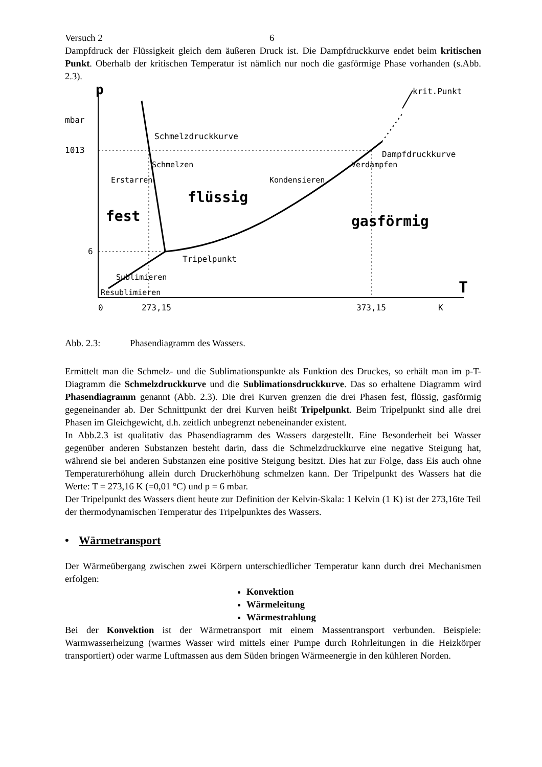Versuch 2 6
Dampfdruck der Flüssigkeit gleich dem äußeren Druck ist. Die Dampfdruckkurve endet beim kritischen Punkt. Oberhalb der kritischen Temperatur ist nämlich nur noch die gasförmige Phase vorhanden (s.Abb. 2.3).
p
krit.Punkt
mbar
Schmelzdruckkurve
Dampfdruckkurve
1013
Schmelzen
Verdampfen
Erstarren
Kondensieren
flüssig
fest
gasförmig
6
Tripelpunkt
Sublimieren
Resublimieren
T
0
273,15
373,15
K
Abb. 2.3: Phasendiagramm des Wassers.
Ermittelt man die Schmelz- und die Sublimationspunkte als Funktion des Druckes, so erhält man im p-T-Diagramm die Schmelzdruckkurve und die Sublimationsdruckkurve. Das so erhaltene Diagramm wird Phasendiagramm genannt (Abb. 2.3). Die drei Kurven grenzen die drei Phasen fest, flüssig, gasförmig gegeneinander ab. Der Schnittpunkt der drei Kurven heißt Tripelpunkt. Beim Tripelpunkt sind alle drei Phasen im Gleichgewicht, d.h. zeitlich unbegrenzt nebeneinander existent.
In Abb.2.3 ist qualitativ das Phasendiagramm des Wassers dargestellt. Eine Besonderheit bei Wasser gegenüber anderen Substanzen besteht darin, dass die Schmelzdruckkurve eine negative Steigung hat, während sie bei anderen Substanzen eine positive Steigung besitzt. Dies hat zur Folge, dass Eis auch ohne Temperaturerhöhung allein durch Druckerhöhung schmelzen kann. Der Tripelpunkt des Wassers hat die Werte: T = 273,16 K (=0,01 °C) und p = 6 mbar.
Der Tripelpunkt des Wassers dient heute zur Definition der Kelvin-Skala: 1 Kelvin (1 K) ist der 273,16te Teil der thermodynamischen Temperatur des Tripelpunktes des Wassers.
• Wärmetransport
Der Wärmeübergang zwischen zwei Körpern unterschiedlicher Temperatur kann durch drei Mechanismen erfolgen:
Konvektion
Wärmeleitung
Wärmestrahlung
Bei der Konvektion ist der Wärmetransport mit einem Massentransport verbunden. Beispiele: Warmwasserheizung (warmes Wasser wird mittels einer Pumpe durch Rohrleitungen in die Heizkörper transportiert) oder warme Luftmassen aus dem Süden bringen Wärmeenergie in den kühleren Norden.